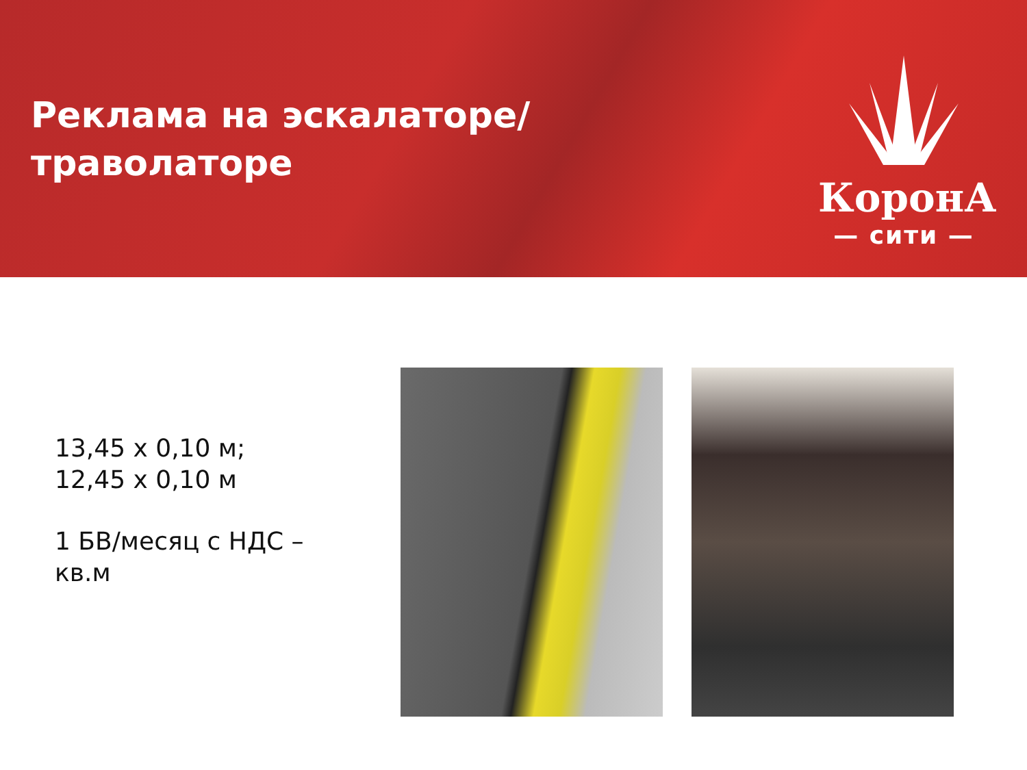Реклама на эскалаторе/
траволаторе
КоронА
— сити —
13,45 х 0,10 м;
12,45 х 0,10 м
1 БВ/месяц с НДС –
кв.м